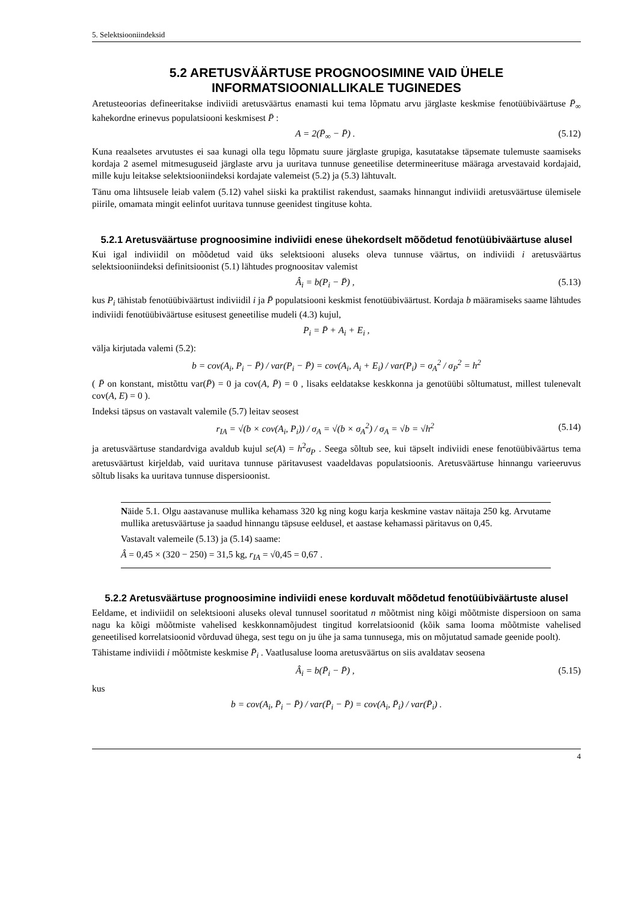5. Selektsiooniindeksid
5.2 ARETUSVÄÄRTUSE PROGNOOSIMINE VAID ÜHELE INFORMATSIOONIALLIKALE TUGINEDES
Aretusteoorias defineeritakse indiviidi aretusväärtus enamasti kui tema lõpmatu arvu järglaste keskmise fenotüübiväärtuse P̄<sub>∞</sub> kahekordne erinevus populatsiooni keskmisest P̄ :
A = 2(P̄<sub>∞</sub> − P̄) . (5.12)
Kuna reaalsetes arvutustes ei saa kunagi olla tegu lõpmatu suure järglaste grupiga, kasutatakse täpsemate tulemuste saamiseks kordaja 2 asemel mitmesuguseid järglaste arvu ja uuritava tunnuse geneetilise determineerituse määraga arvestavaid kordajaid, mille kuju leitakse selektsiooniindeksi kordajate valemeist (5.2) ja (5.3) lähtuvalt.
Tänu oma lihtsusele leiab valem (5.12) vahel siiski ka praktilist rakendust, saamaks hinnangut indiviidi aretusväärtuse ülemisele piirile, omamata mingit eelinfot uuritava tunnuse geenidest tingituse kohta.
5.2.1 Aretusväärtuse prognoosimine indiviidi enese ühekordselt mõõdetud fenotüübiväärtuse alusel
Kui igal indiviidil on mõõdetud vaid üks selektsiooni aluseks oleva tunnuse väärtus, on indiviidi i aretusväärtus selektsiooniindeksi definitsioonist (5.1) lähtudes prognoositav valemist
Â<sub>i</sub> = b(P<sub>i</sub> − P̄) , (5.13)
kus P<sub>i</sub> tähistab fenotüübiväärtust indiviidil i ja P̄ populatsiooni keskmist fenotüübiväärtust. Kordaja b määramiseks saame lähtudes indiviidi fenotüübiväärtuse esitusest geneetilise mudeli (4.3) kujul,
P<sub>i</sub> = P̄ + A<sub>i</sub> + E<sub>i</sub> ,
välja kirjutada valemi (5.2):
b = cov(A<sub>i</sub>, P<sub>i</sub> − P̄) / var(P<sub>i</sub> − P̄) = cov(A<sub>i</sub>, A<sub>i</sub> + E<sub>i</sub>) / var(P<sub>i</sub>) = σ<sub>A</sub><sup>2</sup> / σ<sub>P</sub><sup>2</sup> = h<sup>2</sup>
( P̄ on konstant, mistõttu var(P̄) = 0 ja cov(A, P̄) = 0 , lisaks eeldatakse keskkonna ja genotüübi sõltumatust, millest tulenevalt cov(A, E) = 0 ).
Indeksi täpsus on vastavalt valemile (5.7) leitav seosest
r<sub>IA</sub> = √(b × cov(A<sub>i</sub>, P<sub>i</sub>)) / σ<sub>A</sub> = √(b × σ<sub>A</sub><sup>2</sup>) / σ<sub>A</sub> = √b = √h<sup>2</sup> (5.14)
ja aretusväärtuse standardviga avaldub kujul se(A) = h<sup>2</sup>σ<sub>P</sub> . Seega sõltub see, kui täpselt indiviidi enese fenotüübiväärtus tema aretusväärtust kirjeldab, vaid uuritava tunnuse päritavusest vaadeldavas populatsioonis. Aretusväärtuse hinnangu varieeruvus sõltub lisaks ka uuritava tunnuse dispersioonist.
Näide 5.1. Olgu aastavanuse mullika kehamass 320 kg ning kogu karja keskmine vastav näitaja 250 kg. Arvutame mullika aretusväärtuse ja saadud hinnangu täpsuse eeldusel, et aastase kehamassi päritavus on 0,45.
Vastavalt valemeile (5.13) ja (5.14) saame:
Â = 0,45 × (320 − 250) = 31,5 kg, r<sub>IA</sub> = √0,45 = 0,67 .
5.2.2 Aretusväärtuse prognoosimine indiviidi enese korduvalt mõõdetud fenotüübiväärtuste alusel
Eeldame, et indiviidil on selektsiooni aluseks oleval tunnusel sooritatud n mõõtmist ning kõigi mõõtmiste dispersioon on sama nagu ka kõigi mõõtmiste vahelised keskkonnamõjudest tingitud korrelatsioonid (kõik sama looma mõõtmiste vahelised geneetilised korrelatsioonid võrduvad ühega, sest tegu on ju ühe ja sama tunnusega, mis on mõjutatud samade geenide poolt).
Tähistame indiviidi i mõõtmiste keskmise P̄<sub>i</sub> . Vaatlusaluse looma aretusväärtus on siis avaldatav seosena
Â<sub>i</sub> = b(P̄<sub>i</sub> − P̄) , (5.15)
kus
b = cov(A<sub>i</sub>, P̄<sub>i</sub> − P̄) / var(P̄<sub>i</sub> − P̄) = cov(A<sub>i</sub>, P̄<sub>i</sub>) / var(P̄<sub>i</sub>) .
4